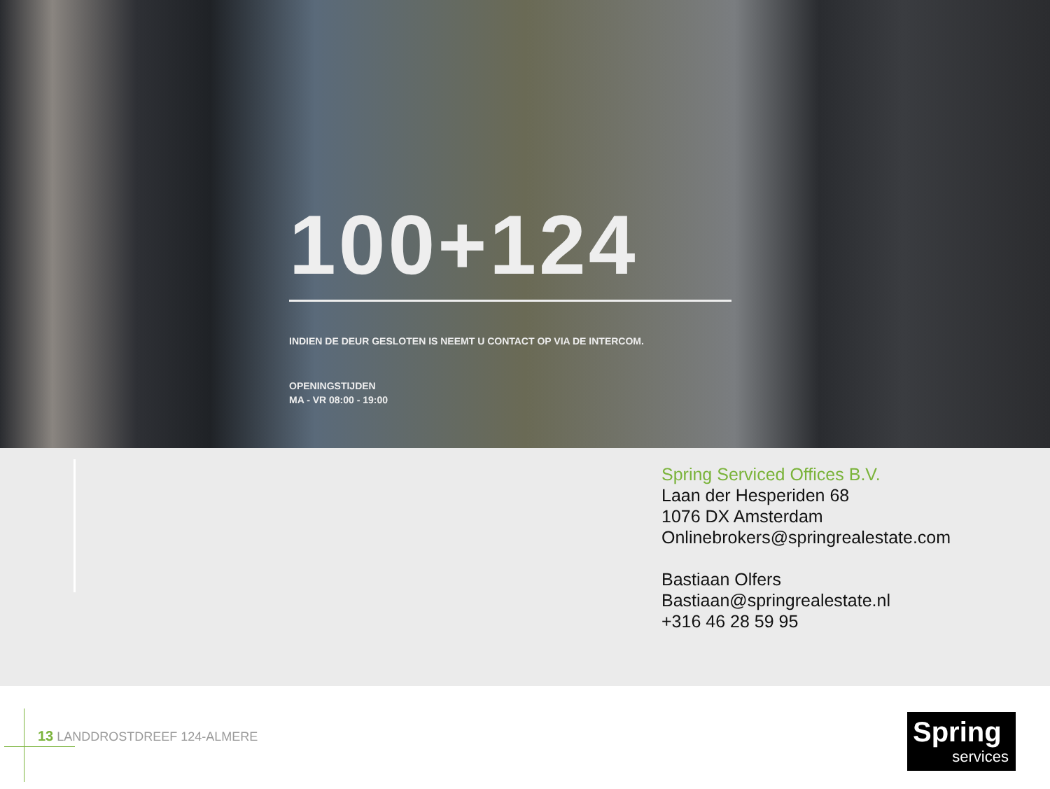100+124
INDIEN DE DEUR GESLOTEN IS NEEMT U CONTACT OP VIA DE INTERCOM.
OPENINGSTIJDEN
MA - VR 08:00 - 19:00
Spring Serviced Offices B.V.
Laan der Hesperiden 68
1076 DX Amsterdam
Onlinebrokers@springrealestate.com
Bastiaan Olfers
Bastiaan@springrealestate.nl
+316 46 28 59 95
13 LANDDROSTDREEF 124-ALMERE
Spring
services